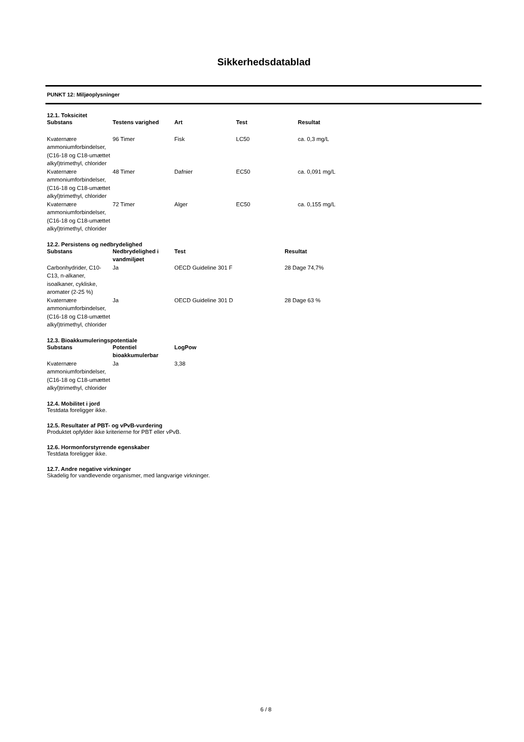Sikkerhedsdatablad
PUNKT 12: Miljøoplysninger
12.1. Toksicitet
| Substans | Testens varighed | Art | Test | Resultat |
| --- | --- | --- | --- | --- |
| Kvaternære ammoniumforbindelser, (C16-18 og C18-umættet alkyl)trimethyl, chlorider | 96 Timer | Fisk | LC50 | ca. 0,3 mg/L |
| Kvaternære ammoniumforbindelser, (C16-18 og C18-umættet alkyl)trimethyl, chlorider | 48 Timer | Dafnier | EC50 | ca. 0,091 mg/L |
| Kvaternære ammoniumforbindelser, (C16-18 og C18-umættet alkyl)trimethyl, chlorider | 72 Timer | Alger | EC50 | ca. 0,155 mg/L |
12.2. Persistens og nedbrydelighed
| Substans | Nedbrydelighed i vandmiljøet | Test | Resultat |
| --- | --- | --- | --- |
| Carbonhydrider, C10-C13, n-alkaner, isoalkaner, cykliske, aromater (2-25 %) | Ja | OECD Guideline 301 F | 28 Dage 74,7% |
| Kvaternære ammoniumforbindelser, (C16-18 og C18-umættet alkyl)trimethyl, chlorider | Ja | OECD Guideline 301 D | 28 Dage 63 % |
12.3. Bioakkumuleringspotentiale
| Substans | Potentiel bioakkumulerbar | LogPow |
| --- | --- | --- |
| Kvaternære ammoniumforbindelser, (C16-18 og C18-umættet alkyl)trimethyl, chlorider | Ja | 3,38 |
12.4. Mobilitet i jord
Testdata foreligger ikke.
12.5. Resultater af PBT- og vPvB-vurdering
Produktet opfylder ikke kriterierne for PBT eller vPvB.
12.6. Hormonforstyrrende egenskaber
Testdata foreligger ikke.
12.7. Andre negative virkninger
Skadelig for vandlevende organismer, med langvarige virkninger.
6 / 8